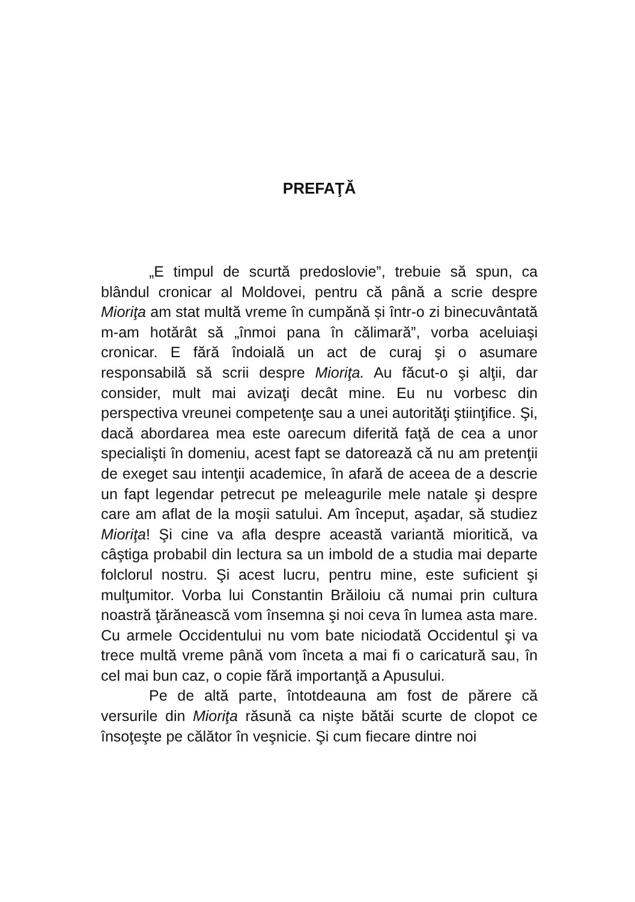PREFAŢĂ
„E timpul de scurtă predoslovie”, trebuie să spun, ca blândul cronicar al Moldovei, pentru că până a scrie despre Mioriţa am stat multă vreme în cumpănă și într-o zi binecuvântată m-am hotărât să „înmoi pana în călimară”, vorba aceluiaşi cronicar. E fără îndoială un act de curaj şi o asumare responsabilă să scrii despre Mioriţa. Au făcut-o şi alţii, dar consider, mult mai avizaţi decât mine. Eu nu vorbesc din perspectiva vreunei competenţe sau a unei autorităţi ştiinţifice. Şi, dacă abordarea mea este oarecum diferită faţă de cea a unor specialişti în domeniu, acest fapt se datorează că nu am pretenţii de exeget sau intenţii academice, în afară de aceea de a descrie un fapt legendar petrecut pe meleagurile mele natale şi despre care am aflat de la moşii satului. Am început, aşadar, să studiez Mioriţa! Şi cine va afla despre această variantă mioritică, va câştiga probabil din lectura sa un imbold de a studia mai departe folclorul nostru. Şi acest lucru, pentru mine, este suficient şi mulţumitor. Vorba lui Constantin Brăiloiu că numai prin cultura noastră ţărănească vom însemna şi noi ceva în lumea asta mare. Cu armele Occidentului nu vom bate niciodată Occidentul şi va trece multă vreme până vom înceta a mai fi o caricatură sau, în cel mai bun caz, o copie fără importanţă a Apusului.
Pe de altă parte, întotdeauna am fost de părere că versurile din Mioriţa răsună ca nişte bătăi scurte de clopot ce însoţeşte pe călător în veşnicie. Şi cum fiecare dintre noi